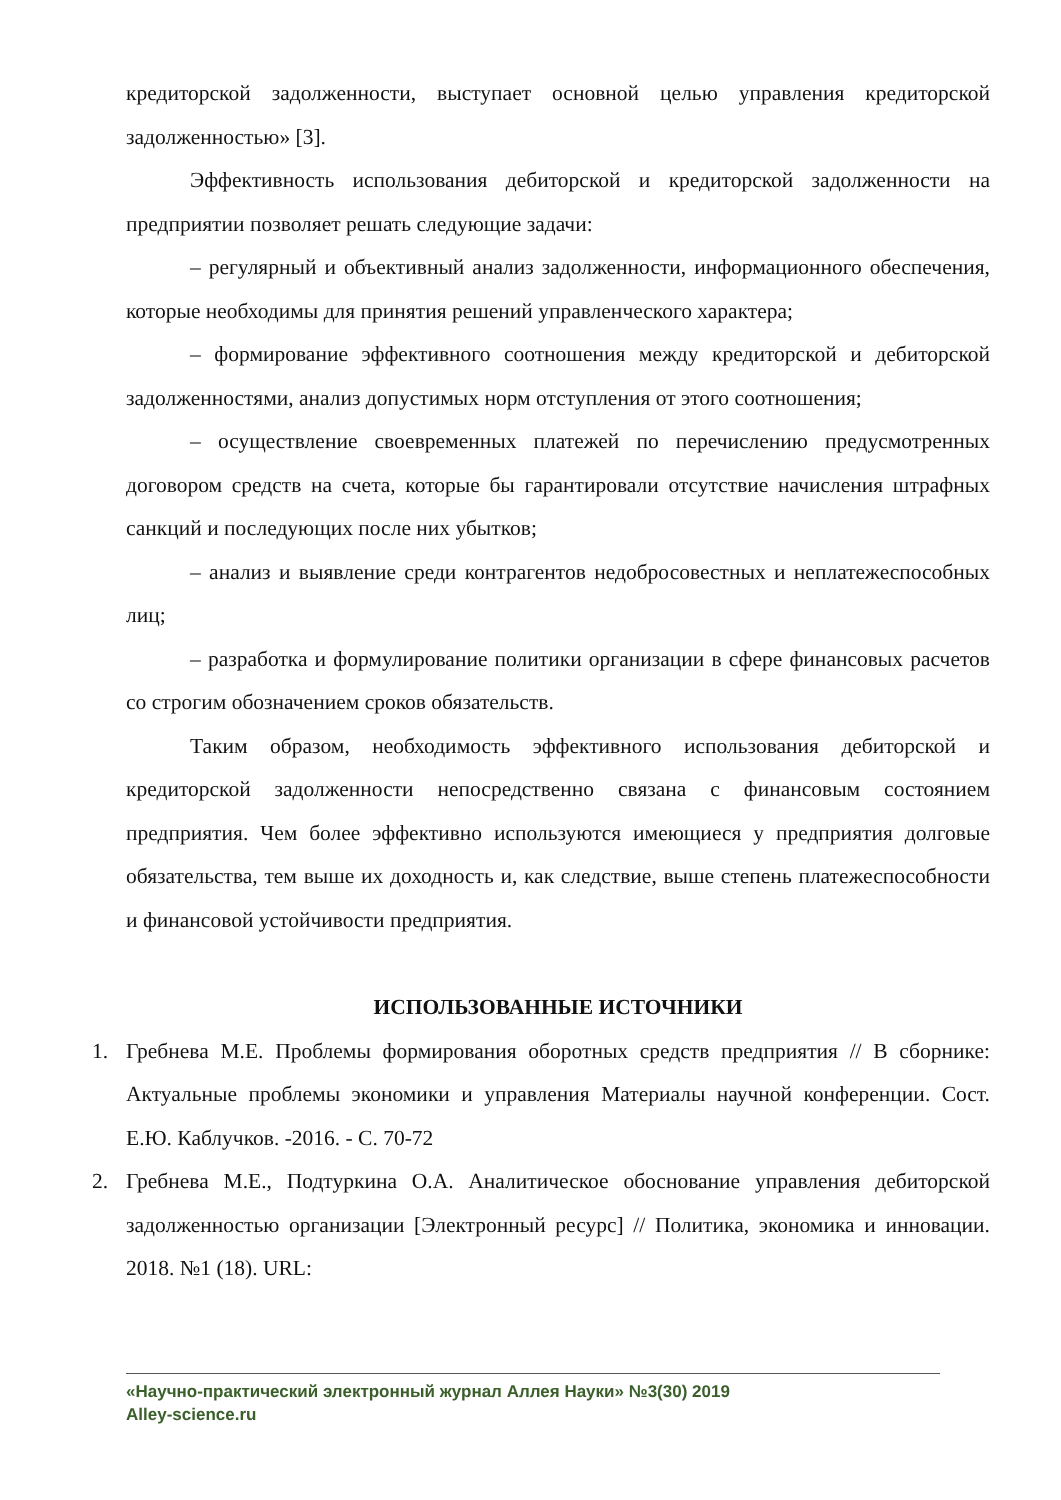кредиторской задолженности, выступает основной целью управления кредиторской задолженностью» [3].
Эффективность использования дебиторской и кредиторской задолженности на предприятии позволяет решать следующие задачи:
– регулярный и объективный анализ задолженности, информационного обеспечения, которые необходимы для принятия решений управленческого характера;
– формирование эффективного соотношения между кредиторской и дебиторской задолженностями, анализ допустимых норм отступления от этого соотношения;
– осуществление своевременных платежей по перечислению предусмотренных договором средств на счета, которые бы гарантировали отсутствие начисления штрафных санкций и последующих после них убытков;
– анализ и выявление среди контрагентов недобросовестных и неплатежеспособных лиц;
– разработка и формулирование политики организации в сфере финансовых расчетов со строгим обозначением сроков обязательств.
Таким образом, необходимость эффективного использования дебиторской и кредиторской задолженности непосредственно связана с финансовым состоянием предприятия. Чем более эффективно используются имеющиеся у предприятия долговые обязательства, тем выше их доходность и, как следствие, выше степень платежеспособности и финансовой устойчивости предприятия.
ИСПОЛЬЗОВАННЫЕ ИСТОЧНИКИ
1. Гребнева М.Е. Проблемы формирования оборотных средств предприятия // В сборнике: Актуальные проблемы экономики и управления Материалы научной конференции. Сост. Е.Ю. Каблучков. -2016. - С. 70-72
2. Гребнева М.Е., Подтуркина О.А. Аналитическое обоснование управления дебиторской задолженностью организации [Электронный ресурс] // Политика, экономика и инновации. 2018. №1 (18). URL:
«Научно-практический электронный журнал Аллея Науки» №3(30) 2019
Alley-science.ru